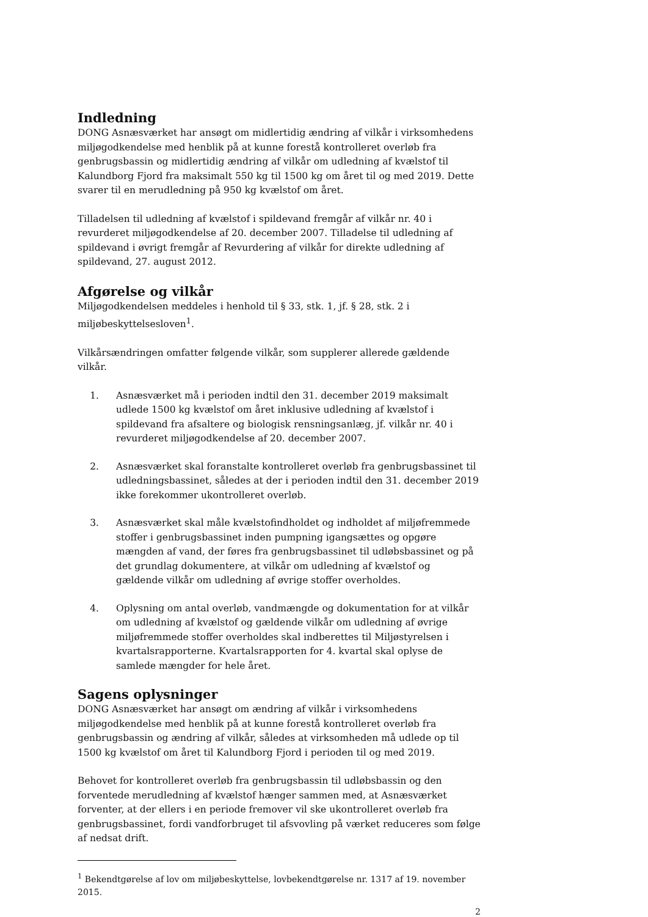Indledning
DONG Asnæsværket har ansøgt om midlertidig ændring af vilkår i virksomhedens miljøgodkendelse med henblik på at kunne forestå kontrolleret overløb fra genbrugsbassin og midlertidig ændring af vilkår om udledning af kvælstof til Kalundborg Fjord fra maksimalt 550 kg til 1500 kg om året til og med 2019. Dette svarer til en merudledning på 950 kg kvælstof om året.
Tilladelsen til udledning af kvælstof i spildevand fremgår af vilkår nr. 40 i revurderet miljøgodkendelse af 20. december 2007. Tilladelse til udledning af spildevand i øvrigt fremgår af Revurdering af vilkår for direkte udledning af spildevand, 27. august 2012.
Afgørelse og vilkår
Miljøgodkendelsen meddeles i henhold til § 33, stk. 1, jf. § 28, stk. 2 i miljøbeskyttelsesloven<sup>1</sup>.
Vilkårsændringen omfatter følgende vilkår, som supplerer allerede gældende vilkår.
1. Asnæsværket må i perioden indtil den 31. december 2019 maksimalt udlede 1500 kg kvælstof om året inklusive udledning af kvælstof i spildevand fra afsaltere og biologisk rensningsanlæg, jf. vilkår nr. 40 i revurderet miljøgodkendelse af 20. december 2007.
2. Asnæsværket skal foranstalte kontrolleret overløb fra genbrugsbassinet til udledningsbassinet, således at der i perioden indtil den 31. december 2019 ikke forekommer ukontrolleret overløb.
3. Asnæsværket skal måle kvælstofindholdet og indholdet af miljøfremmede stoffer i genbrugsbassinet inden pumpning igangsættes og opgøre mængden af vand, der føres fra genbrugsbassinet til udløbsbassinet og på det grundlag dokumentere, at vilkår om udledning af kvælstof og gældende vilkår om udledning af øvrige stoffer overholdes.
4. Oplysning om antal overløb, vandmængde og dokumentation for at vilkår om udledning af kvælstof og gældende vilkår om udledning af øvrige miljøfremmede stoffer overholdes skal indberettes til Miljøstyrelsen i kvartalsrapporterne. Kvartalsrapporten for 4. kvartal skal oplyse de samlede mængder for hele året.
Sagens oplysninger
DONG Asnæsværket har ansøgt om ændring af vilkår i virksomhedens miljøgodkendelse med henblik på at kunne forestå kontrolleret overløb fra genbrugsbassin og ændring af vilkår, således at virksomheden må udlede op til 1500 kg kvælstof om året til Kalundborg Fjord i perioden til og med 2019.
Behovet for kontrolleret overløb fra genbrugsbassin til udløbsbassin og den forventede merudledning af kvælstof hænger sammen med, at Asnæsværket forventer, at der ellers i en periode fremover vil ske ukontrolleret overløb fra genbrugsbassinet, fordi vandforbruget til afsvovling på værket reduceres som følge af nedsat drift.
<sup>1</sup> Bekendtgørelse af lov om miljøbeskyttelse, lovbekendtgørelse nr. 1317 af 19. november 2015.
2